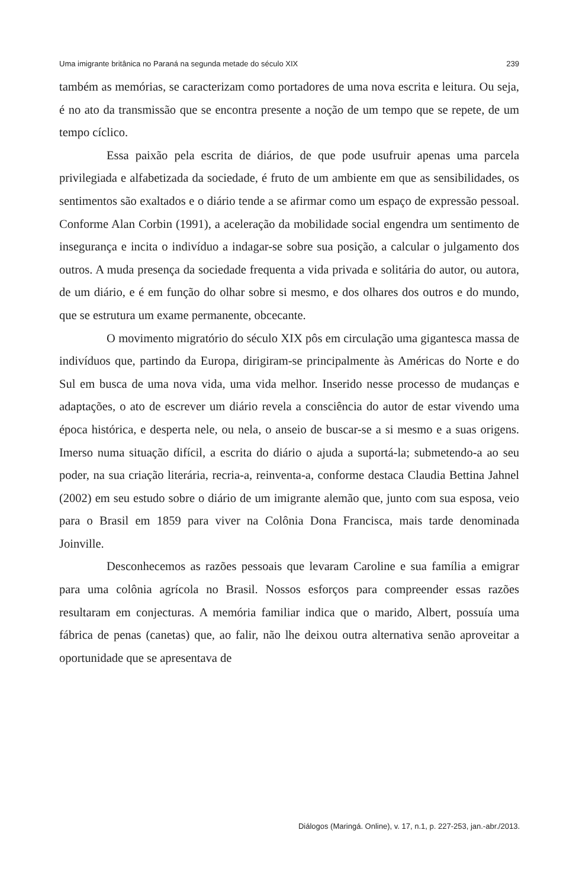Uma imigrante britânica no Paraná na segunda metade do século XIX 239
também as memórias, se caracterizam como portadores de uma nova escrita e leitura. Ou seja, é no ato da transmissão que se encontra presente a noção de um tempo que se repete, de um tempo cíclico.
Essa paixão pela escrita de diários, de que pode usufruir apenas uma parcela privilegiada e alfabetizada da sociedade, é fruto de um ambiente em que as sensibilidades, os sentimentos são exaltados e o diário tende a se afirmar como um espaço de expressão pessoal. Conforme Alan Corbin (1991), a aceleração da mobilidade social engendra um sentimento de insegurança e incita o indivíduo a indagar-se sobre sua posição, a calcular o julgamento dos outros. A muda presença da sociedade frequenta a vida privada e solitária do autor, ou autora, de um diário, e é em função do olhar sobre si mesmo, e dos olhares dos outros e do mundo, que se estrutura um exame permanente, obcecante.
O movimento migratório do século XIX pôs em circulação uma gigantesca massa de indivíduos que, partindo da Europa, dirigiram-se principalmente às Américas do Norte e do Sul em busca de uma nova vida, uma vida melhor. Inserido nesse processo de mudanças e adaptações, o ato de escrever um diário revela a consciência do autor de estar vivendo uma época histórica, e desperta nele, ou nela, o anseio de buscar-se a si mesmo e a suas origens. Imerso numa situação difícil, a escrita do diário o ajuda a suportá-la; submetendo-a ao seu poder, na sua criação literária, recria-a, reinventa-a, conforme destaca Claudia Bettina Jahnel (2002) em seu estudo sobre o diário de um imigrante alemão que, junto com sua esposa, veio para o Brasil em 1859 para viver na Colônia Dona Francisca, mais tarde denominada Joinville.
Desconhecemos as razões pessoais que levaram Caroline e sua família a emigrar para uma colônia agrícola no Brasil. Nossos esforços para compreender essas razões resultaram em conjecturas. A memória familiar indica que o marido, Albert, possuía uma fábrica de penas (canetas) que, ao falir, não lhe deixou outra alternativa senão aproveitar a oportunidade que se apresentava de
Diálogos (Maringá. Online), v. 17, n.1, p. 227-253, jan.-abr./2013.